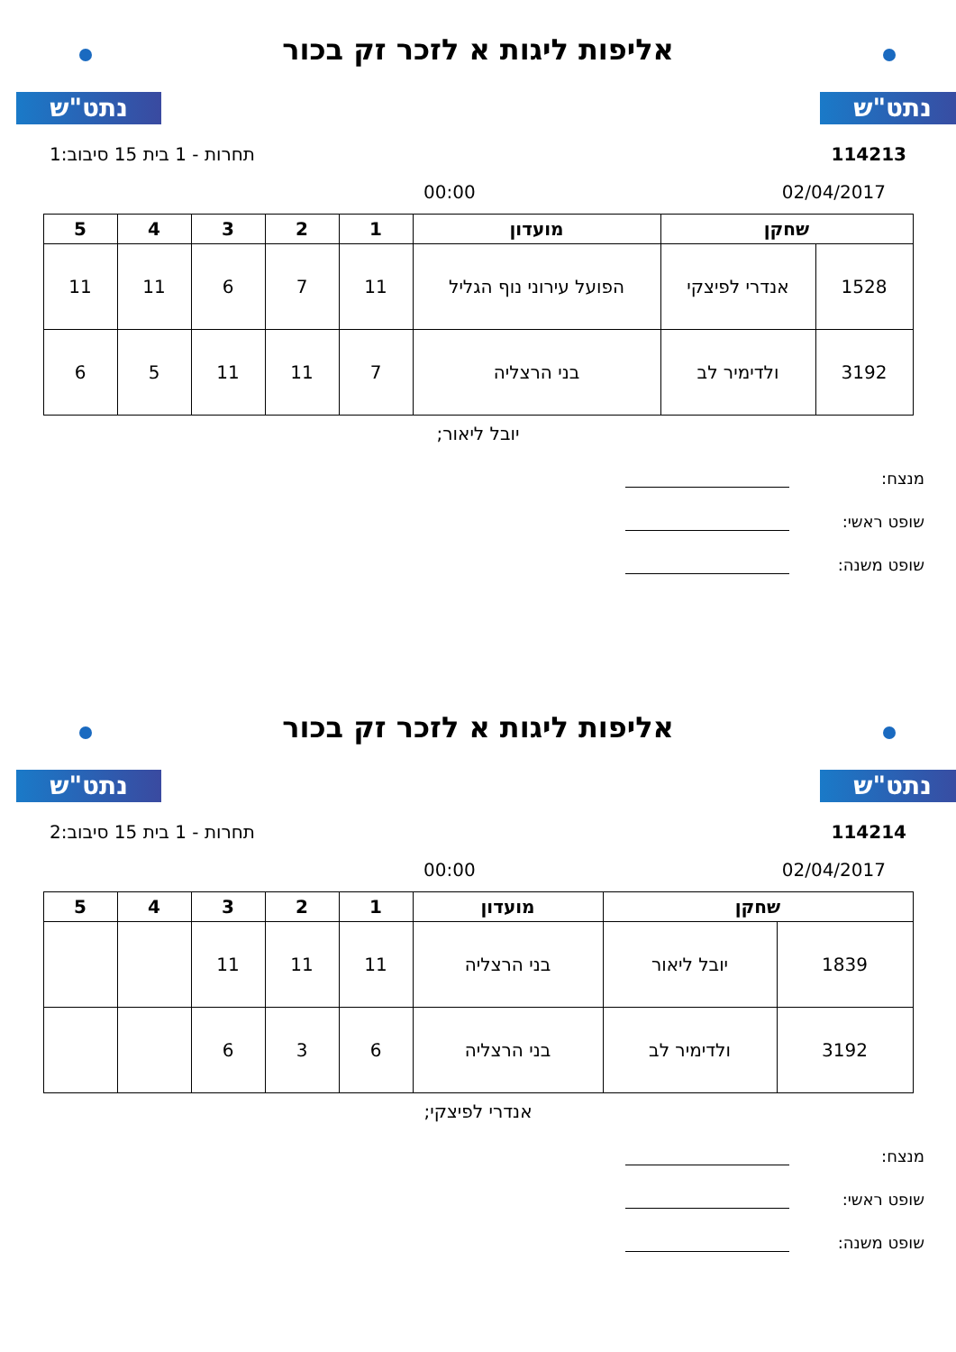נתט"ש נתט"ש
אליפות ליגות א לזכר זק בכור
114213 תחרות - 1 בית 15 סיבוב:1
02/04/2017 00:00
| שחקן | | מועדון | 1 | 2 | 3 | 4 | 5 |
| --- | --- | --- | --- | --- | --- | --- | --- |
| 1528 | אנדרי לפיצקי | הפועל עירוני נוף הגליל | 11 | 7 | 6 | 11 | 11 |
| 3192 | ולדימיר לב | בני הרצליה | 7 | 11 | 11 | 5 | 6 |
יובל ליאור;
מנצח:
שופט ראשי:
שופט משנה:
נתט"ש נתט"ש
אליפות ליגות א לזכר זק בכור
114214 תחרות - 1 בית 15 סיבוב:2
02/04/2017 00:00
| שחקן | | מועדון | 1 | 2 | 3 | 4 | 5 |
| --- | --- | --- | --- | --- | --- | --- | --- |
| 1839 | יובל ליאור | בני הרצליה | 11 | 11 | 11 | | |
| 3192 | ולדימיר לב | בני הרצליה | 6 | 3 | 6 | | |
אנדרי לפיצקי;
מנצח:
שופט ראשי:
שופט משנה: